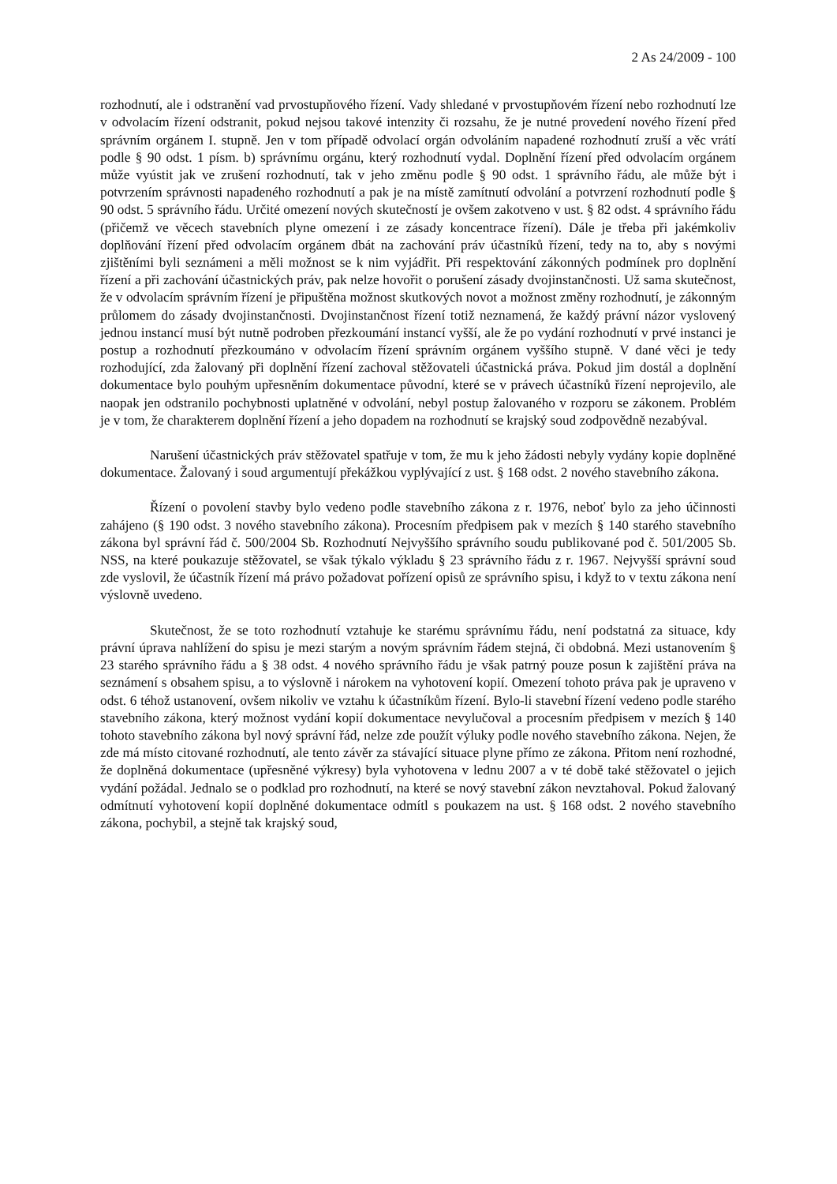2 As 24/2009 - 100
rozhodnutí, ale i odstranění vad prvostupňového řízení. Vady shledané v prvostupňovém řízení nebo rozhodnutí lze v odvolacím řízení odstranit, pokud nejsou takové intenzity či rozsahu, že je nutné provedení nového řízení před správním orgánem I. stupně. Jen v tom případě odvolací orgán odvoláním napadené rozhodnutí zruší a věc vrátí podle § 90 odst. 1 písm. b) správnímu orgánu, který rozhodnutí vydal. Doplnění řízení před odvolacím orgánem může vyústit jak ve zrušení rozhodnutí, tak v jeho změnu podle § 90 odst. 1 správního řádu, ale může být i potvrzením správnosti napadeného rozhodnutí a pak je na místě zamítnutí odvolání a potvrzení rozhodnutí podle § 90 odst. 5 správního řádu. Určité omezení nových skutečností je ovšem zakotveno v ust. § 82 odst. 4 správního řádu (přičemž ve věcech stavebních plyne omezení i ze zásady koncentrace řízení). Dále je třeba při jakémkoliv doplňování řízení před odvolacím orgánem dbát na zachování práv účastníků řízení, tedy na to, aby s novými zjištěními byli seznámeni a měli možnost se k nim vyjádřit. Při respektování zákonných podmínek pro doplnění řízení a při zachování účastnických práv, pak nelze hovořit o porušení zásady dvojinstančnosti. Už sama skutečnost, že v odvolacím správním řízení je připuštěna možnost skutkových novot a možnost změny rozhodnutí, je zákonným průlomem do zásady dvojinstančnosti. Dvojinstančnost řízení totiž neznamená, že každý právní názor vyslovený jednou instancí musí být nutně podroben přezkoumání instancí vyšší, ale že po vydání rozhodnutí v prvé instanci je postup a rozhodnutí přezkoumáno v odvolacím řízení správním orgánem vyššího stupně. V dané věci je tedy rozhodující, zda žalovaný při doplnění řízení zachoval stěžovateli účastnická práva. Pokud jim dostál a doplnění dokumentace bylo pouhým upřesněním dokumentace původní, které se v právech účastníků řízení neprojevilo, ale naopak jen odstranilo pochybnosti uplatněné v odvolání, nebyl postup žalovaného v rozporu se zákonem. Problém je v tom, že charakterem doplnění řízení a jeho dopadem na rozhodnutí se krajský soud zodpovědně nezabýval.
Narušení účastnických práv stěžovatel spatřuje v tom, že mu k jeho žádosti nebyly vydány kopie doplněné dokumentace. Žalovaný i soud argumentují překážkou vyplývající z ust. § 168 odst. 2 nového stavebního zákona.
Řízení o povolení stavby bylo vedeno podle stavebního zákona z r. 1976, neboť bylo za jeho účinnosti zahájeno (§ 190 odst. 3 nového stavebního zákona). Procesním předpisem pak v mezích § 140 starého stavebního zákona byl správní řád č. 500/2004 Sb. Rozhodnutí Nejvyššího správního soudu publikované pod č. 501/2005 Sb. NSS, na které poukazuje stěžovatel, se však týkalo výkladu § 23 správního řádu z r. 1967. Nejvyšší správní soud zde vyslovil, že účastník řízení má právo požadovat pořízení opisů ze správního spisu, i když to v textu zákona není výslovně uvedeno.
Skutečnost, že se toto rozhodnutí vztahuje ke starému správnímu řádu, není podstatná za situace, kdy právní úprava nahlížení do spisu je mezi starým a novým správním řádem stejná, či obdobná. Mezi ustanovením § 23 starého správního řádu a § 38 odst. 4 nového správního řádu je však patrný pouze posun k zajištění práva na seznámení s obsahem spisu, a to výslovně i nárokem na vyhotovení kopií. Omezení tohoto práva pak je upraveno v odst. 6 téhož ustanovení, ovšem nikoliv ve vztahu k účastníkům řízení. Bylo-li stavební řízení vedeno podle starého stavebního zákona, který možnost vydání kopií dokumentace nevylučoval a procesním předpisem v mezích § 140 tohoto stavebního zákona byl nový správní řád, nelze zde použít výluky podle nového stavebního zákona. Nejen, že zde má místo citované rozhodnutí, ale tento závěr za stávající situace plyne přímo ze zákona. Přitom není rozhodné, že doplněná dokumentace (upřesněné výkresy) byla vyhotovena v lednu 2007 a v té době také stěžovatel o jejich vydání požádal. Jednalo se o podklad pro rozhodnutí, na které se nový stavební zákon nevztahoval. Pokud žalovaný odmítnutí vyhotovení kopií doplněné dokumentace odmítl s poukazem na ust. § 168 odst. 2 nového stavebního zákona, pochybil, a stejně tak krajský soud,